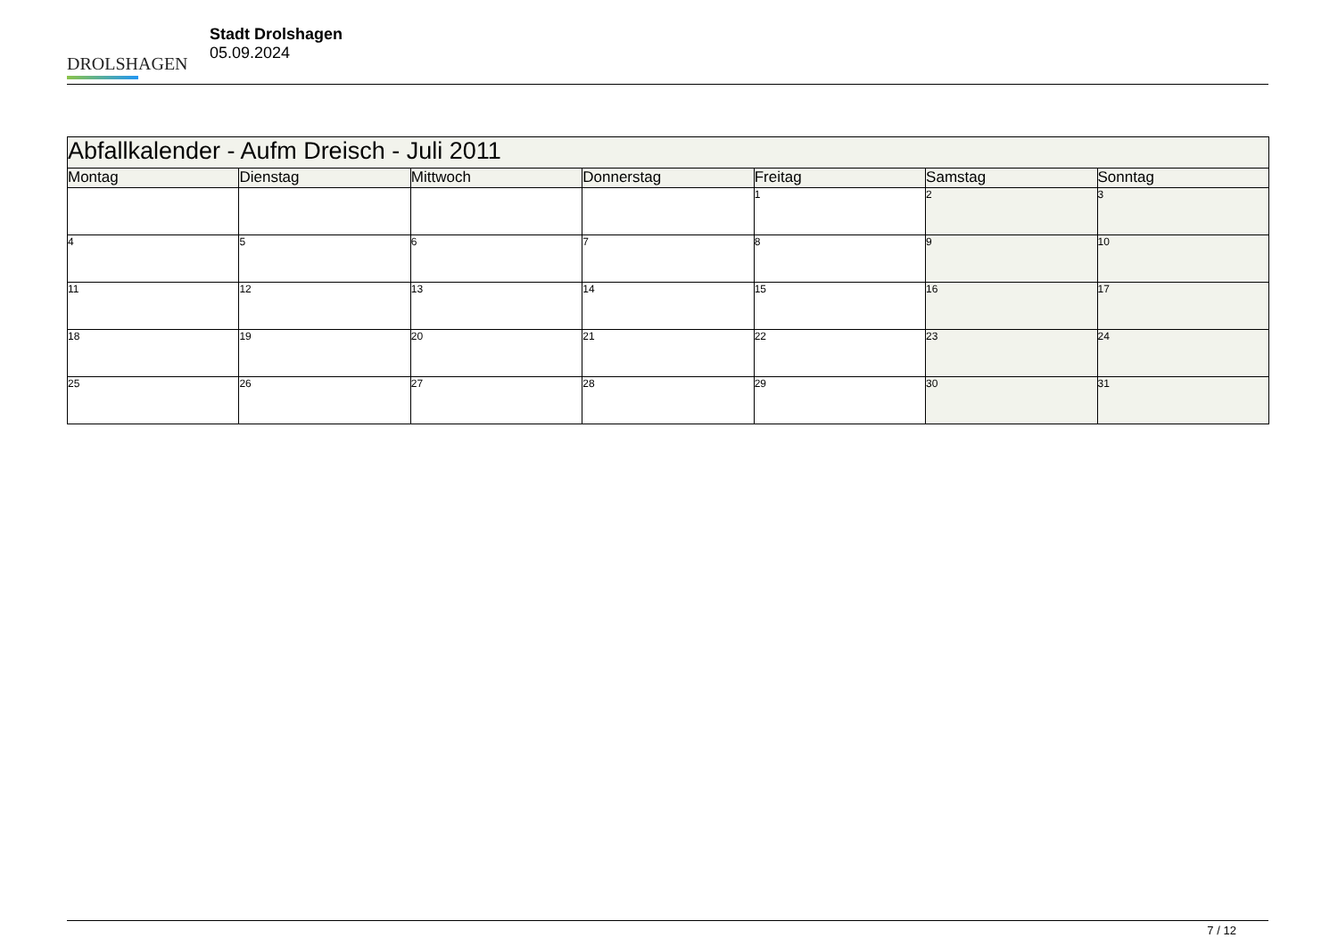DROLSHAGEN
Stadt Drolshagen
05.09.2024
| Abfallkalender - Aufm Dreisch - Juli 2011 | | | | | | |
| Montag | Dienstag | Mittwoch | Donnerstag | Freitag | Samstag | Sonntag |
| | | | | 1 | 2 | 3 |
| 4 | 5 | 6 | 7 | 8 | 9 | 10 |
| 11 | 12 | 13 | 14 | 15 | 16 | 17 |
| 18 | 19 | 20 | 21 | 22 | 23 | 24 |
| 25 | 26 | 27 | 28 | 29 | 30 | 31 |
7 / 12